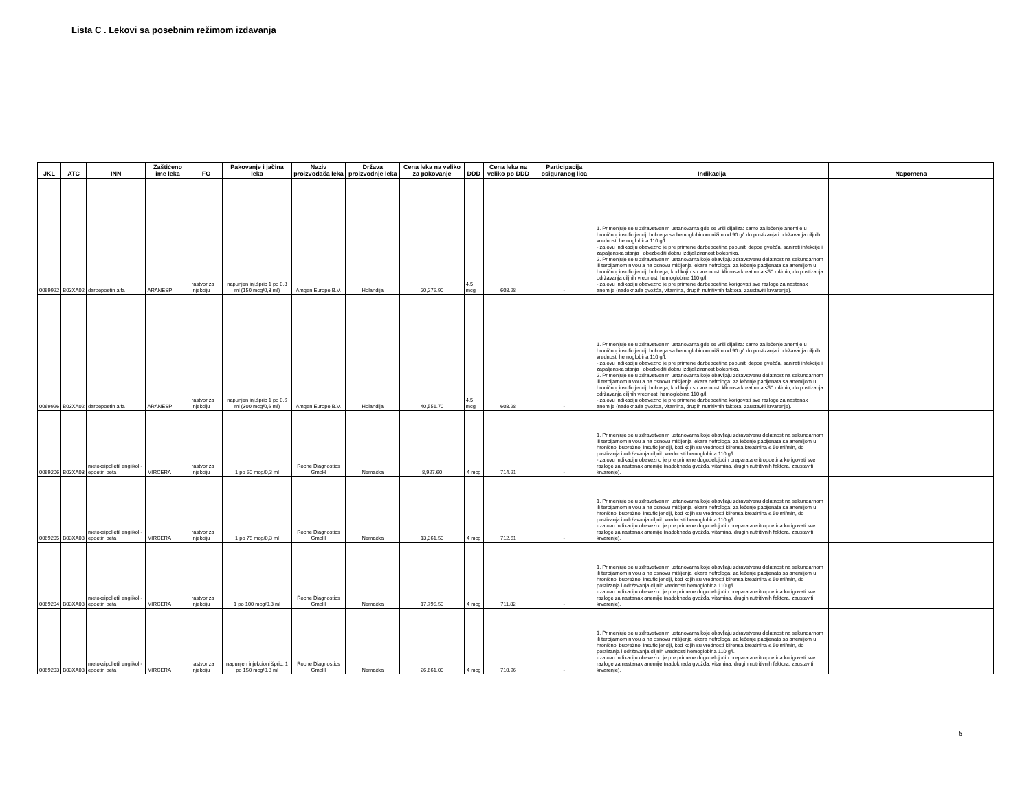Lista C . Lekovi sa posebnim režimom izdavanja
| JKL | ATC | INN | Zaštićeno ime leka | FO | Pakovanje i jačina leka | Naziv proizvođača leka | Država proizvodnje leka | Cena leka na veliko za pakovanje | DDD | Cena leka na veliko po DDD | Participacija osiguranog lica | Indikacija | Napomena |
| --- | --- | --- | --- | --- | --- | --- | --- | --- | --- | --- | --- | --- | --- |
| 0069922 | B03XA02 | darbepoetin alfa | ARANESP | rastvor za injekciju | napunjen inj.špric 1 po 0,3 ml (150 mcg/0,3 ml) | Amgen Europe B.V. | Holandija | 20,275.90 | 4,5 mcg | 608.28 | - | 1. Primenjuje se u zdravstvenim ustanovama gde se vrši dijaliza: samo za lečenje anemije u hroničnoj insuficijenciji bubrega sa hemoglobinom nižim od 90 g/l do postizanja i održavanja ciljnih vrednosti hemoglobina 110 g/l. - za ovu indikaciju obavezno je pre primene darbepoetina popuniti depoe gvožđa, sanirati infekcije i zapaljenska stanja i obezbediti dobru izdijaliziranost bolesnika. 2. Primenjuje se u zdravstvenim ustanovama koje obavljaju zdravstvenu delatnost na sekundarnom ili tercijarnom nivou a na osnovu mišljenja lekara nefrologa: za lečenje pacijenata sa anemijom u hroničnoj insuficijenciji bubrega, kod kojih su vrednosti klirensa kreatinina ≤50 ml/min, do postizanja i održavanja ciljnih vrednosti hemoglobina 110 g/l. - za ovu indikaciju obavezno je pre primene darbepoetina korigovati sve razloge za nastanak anemije (nadoknada gvožđa, vitamina, drugih nutritivnih faktora, zaustaviti krvarenje). | |
| 0069926 | B03XA02 | darbepoetin alfa | ARANESP | rastvor za injekciju | napunjen inj.špric 1 po 0,6 ml (300 mcg/0,6 ml) | Amgen Europe B.V. | Holandija | 40,551.70 | 4,5 mcg | 608.28 | - | 1. Primenjuje se u zdravstvenim ustanovama gde se vrši dijaliza: samo za lečenje anemije u hroničnoj insuficijenciji bubrega sa hemoglobinom nižim od 90 g/l do postizanja i održavanja ciljnih vrednosti hemoglobina 110 g/l. - za ovu indikaciju obavezno je pre primene darbepoetina popuniti depoe gvožđa, sanirati infekcije i zapaljenska stanja i obezbediti dobru izdijaliziranost bolesnika. 2. Primenjuje se u zdravstvenim ustanovama koje obavljaju zdravstvenu delatnost na sekundarnom ili tercijarnom nivou a na osnovu mišljenja lekara nefrologa: za lečenje pacijenata sa anemijom u hroničnoj insuficijenciji bubrega, kod kojih su vrednosti klirensa kreatinina ≤50 ml/min, do postizanja i održavanja ciljnih vrednosti hemoglobina 110 g/l. - za ovu indikaciju obavezno je pre primene darbepoetina korigovati sve razloge za nastanak anemije (nadoknada gvožđa, vitamina, drugih nutritivnih faktora, zaustaviti krvarenje). | |
| 0069206 | B03XA03 | metoksipolietil englikol - epoetin beta | MIRCERA | rastvor za injekciju | 1 po 50 mcg/0,3 ml | Roche Diagnostics GmbH | Nemačka | 8,927.60 | 4 mcg | 714.21 | - | 1. Primenjuje se u zdravstvenim ustanovama koje obavljaju zdravstvenu delatnost na sekundarnom ili tercijarnom nivou a na osnovu mišljenja lekara nefrologa: za lečenje pacijenata sa anemijom u hroničnoj bubrežnoj insuficijenciji, kod kojih su vrednosti klirensa kreatinina ≤ 50 ml/min, do postizanja i održavanja ciljnih vrednosti hemoglobina 110 g/l. - za ovu indikaciju obavezno je pre primene dugodelujućih preparata eritropoetina korigovati sve razloge za nastanak anemije (nadoknada gvožđa, vitamina, drugih nutritivnih faktora, zaustaviti krvarenje). | |
| 0069205 | B03XA03 | metoksipolietil englikol - epoetin beta | MIRCERA | rastvor za injekciju | 1 po 75 mcg/0,3 ml | Roche Diagnostics GmbH | Nemačka | 13,361.50 | 4 mcg | 712.61 | - | 1. Primenjuje se u zdravstvenim ustanovama koje obavljaju zdravstvenu delatnost na sekundarnom ili tercijarnom nivou a na osnovu mišljenja lekara nefrologa: za lečenje pacijenata sa anemijom u hroničnoj bubrežnoj insuficijenciji, kod kojih su vrednosti klirensa kreatinina ≤ 50 ml/min, do postizanja i održavanja ciljnih vrednosti hemoglobina 110 g/l. - za ovu indikaciju obavezno je pre primene dugodelujućih preparata eritropoetina korigovati sve razloge za nastanak anemije (nadoknada gvožđa, vitamina, drugih nutritivnih faktora, zaustaviti krvarenje). | |
| 0069204 | B03XA03 | metoksipolietil englikol - epoetin beta | MIRCERA | rastvor za injekciju | 1 po 100 mcg/0,3 ml | Roche Diagnostics GmbH | Nemačka | 17,795.50 | 4 mcg | 711.82 | - | 1. Primenjuje se u zdravstvenim ustanovama koje obavljaju zdravstvenu delatnost na sekundarnom ili tercijarnom nivou a na osnovu mišljenja lekara nefrologa: za lečenje pacijenata sa anemijom u hroničnoj bubrežnoj insuficijenciji, kod kojih su vrednosti klirensa kreatinina ≤ 50 ml/min, do postizanja i održavanja ciljnih vrednosti hemoglobina 110 g/l. - za ovu indikaciju obavezno je pre primene dugodelujućih preparata eritropoetina korigovati sve razloge za nastanak anemije (nadoknada gvožđa, vitamina, drugih nutritivnih faktora, zaustaviti krvarenje). | |
| 0069203 | B03XA03 | metoksipolietil englikol - epoetin beta | MIRCERA | rastvor za injekciju | napunjen injekcioni špric, 1 po 150 mcg/0,3 ml | Roche Diagnostics GmbH | Nemačka | 26,661.00 | 4 mcg | 710.96 | - | 1. Primenjuje se u zdravstvenim ustanovama koje obavljaju zdravstvenu delatnost na sekundarnom ili tercijarnom nivou a na osnovu mišljenja lekara nefrologa: za lečenje pacijenata sa anemijom u hroničnoj bubrežnoj insuficijenciji, kod kojih su vrednosti klirensa kreatinina ≤ 50 ml/min, do postizanja i održavanja ciljnih vrednosti hemoglobina 110 g/l. - za ovu indikaciju obavezno je pre primene dugodelujućih preparata eritropoetina korigovati sve razloge za nastanak anemije (nadoknada gvožđa, vitamina, drugih nutritivnih faktora, zaustaviti krvarenje). | |
5